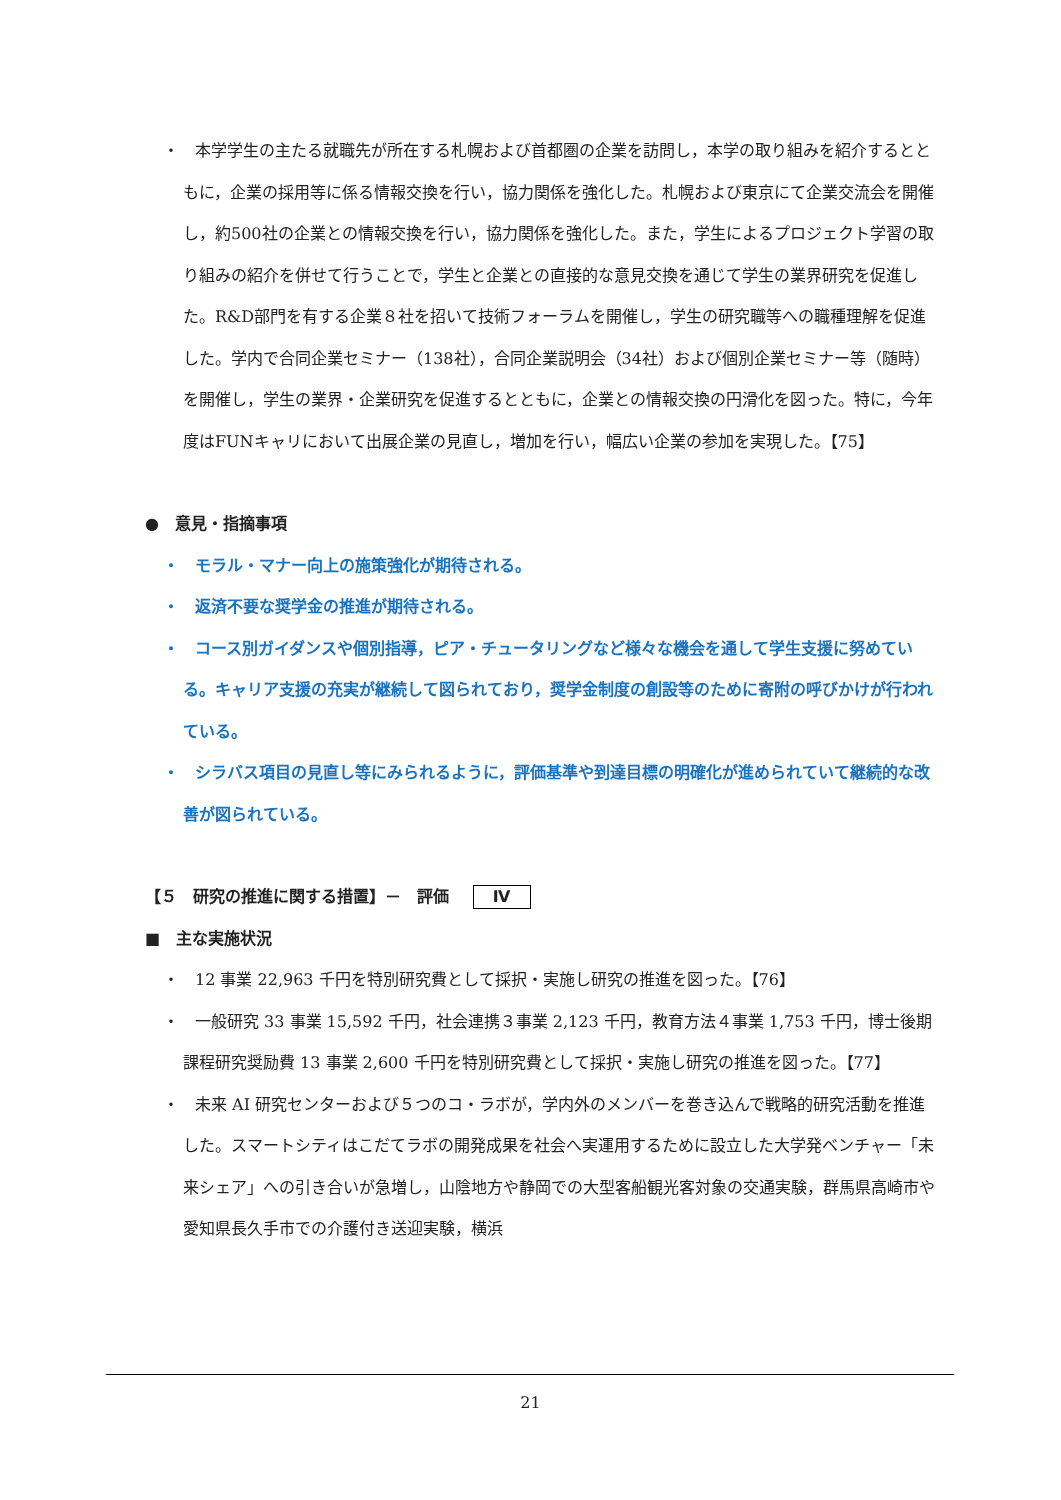・　本学学生の主たる就職先が所在する札幌および首都圏の企業を訪問し，本学の取り組みを紹介するとともに，企業の採用等に係る情報交換を行い，協力関係を強化した。札幌および東京にて企業交流会を開催し，約500社の企業との情報交換を行い，協力関係を強化した。また，学生によるプロジェクト学習の取り組みの紹介を併せて行うことで，学生と企業との直接的な意見交換を通じて学生の業界研究を促進した。R&D部門を有する企業８社を招いて技術フォーラムを開催し，学生の研究職等への職種理解を促進した。学内で合同企業セミナー（138社），合同企業説明会（34社）および個別企業セミナー等（随時）を開催し，学生の業界・企業研究を促進するとともに，企業との情報交換の円滑化を図った。特に，今年度はFUNキャリにおいて出展企業の見直し，増加を行い，幅広い企業の参加を実現した。【75】
●　意見・指摘事項
・　モラル・マナー向上の施策強化が期待される。
・　返済不要な奨学金の推進が期待される。
・　コース別ガイダンスや個別指導，ピア・チュータリングなど様々な機会を通して学生支援に努めている。キャリア支援の充実が継続して図られており，奨学金制度の創設等のために寄附の呼びかけが行われている。
・　シラバス項目の見直し等にみられるように，評価基準や到達目標の明確化が進められていて継続的な改善が図られている。
【５　研究の推進に関する措置】－　評価 Ⅳ
■　主な実施状況
・　12 事業 22,963 千円を特別研究費として採択・実施し研究の推進を図った。【76】
・　一般研究 33 事業 15,592 千円，社会連携３事業 2,123 千円，教育方法４事業 1,753 千円，博士後期課程研究奨励費 13 事業 2,600 千円を特別研究費として採択・実施し研究の推進を図った。【77】
・　未来 AI 研究センターおよび５つのコ・ラボが，学内外のメンバーを巻き込んで戦略的研究活動を推進した。スマートシティはこだてラボの開発成果を社会へ実運用するために設立した大学発ベンチャー「未来シェア」への引き合いが急増し，山陰地方や静岡での大型客船観光客対象の交通実験，群馬県高崎市や愛知県長久手市での介護付き送迎実験，横浜
21